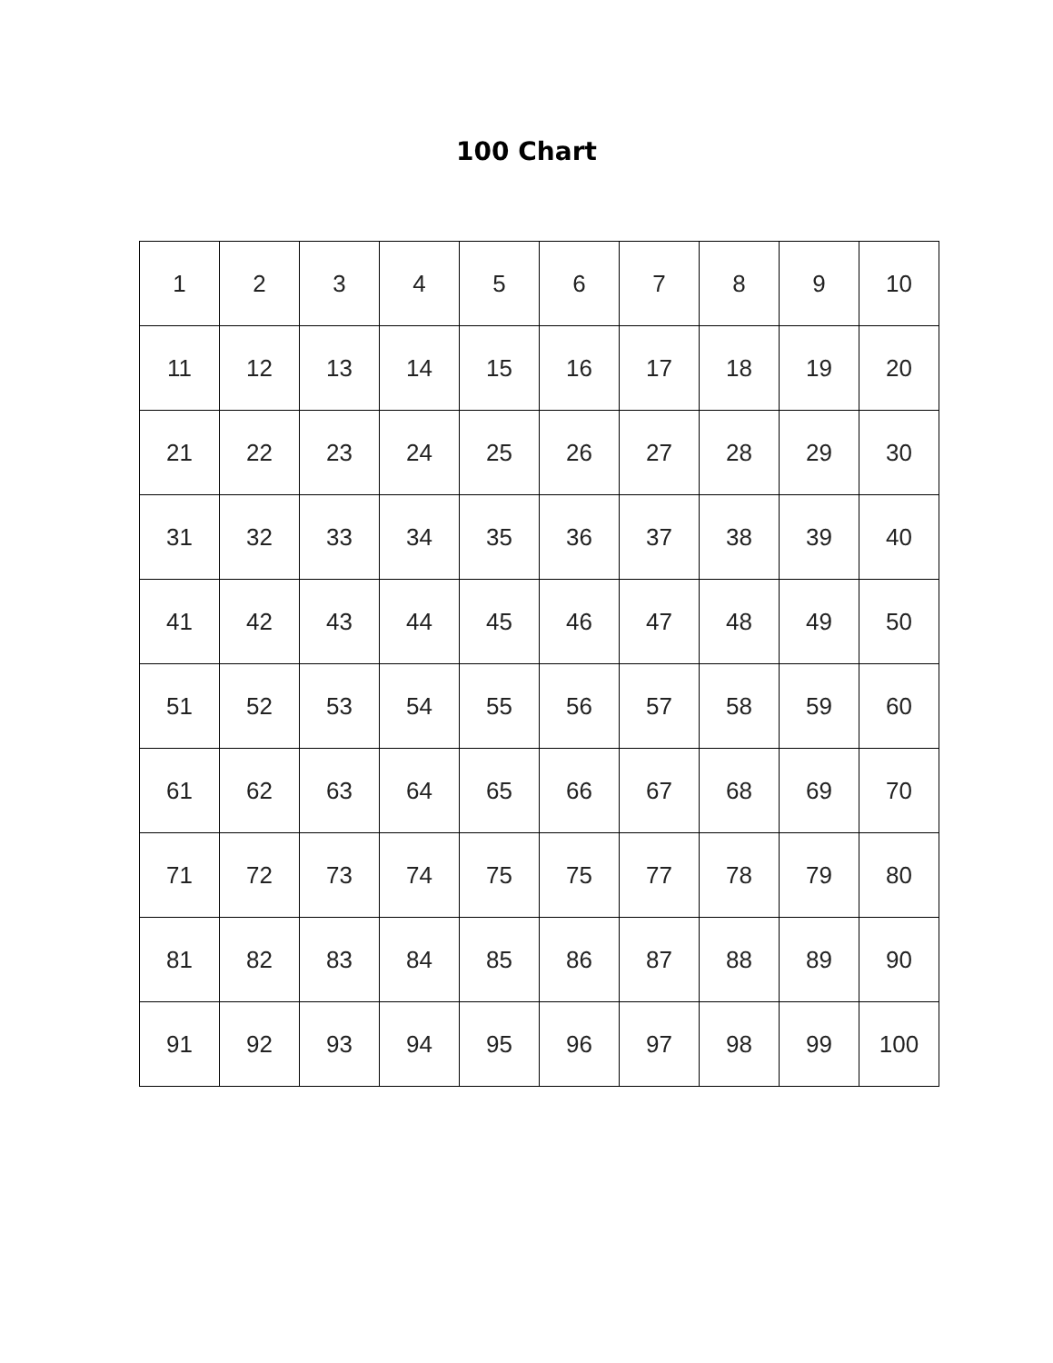100 Chart
| 1 | 2 | 3 | 4 | 5 | 6 | 7 | 8 | 9 | 10 |
| 11 | 12 | 13 | 14 | 15 | 16 | 17 | 18 | 19 | 20 |
| 21 | 22 | 23 | 24 | 25 | 26 | 27 | 28 | 29 | 30 |
| 31 | 32 | 33 | 34 | 35 | 36 | 37 | 38 | 39 | 40 |
| 41 | 42 | 43 | 44 | 45 | 46 | 47 | 48 | 49 | 50 |
| 51 | 52 | 53 | 54 | 55 | 56 | 57 | 58 | 59 | 60 |
| 61 | 62 | 63 | 64 | 65 | 66 | 67 | 68 | 69 | 70 |
| 71 | 72 | 73 | 74 | 75 | 75 | 77 | 78 | 79 | 80 |
| 81 | 82 | 83 | 84 | 85 | 86 | 87 | 88 | 89 | 90 |
| 91 | 92 | 93 | 94 | 95 | 96 | 97 | 98 | 99 | 100 |